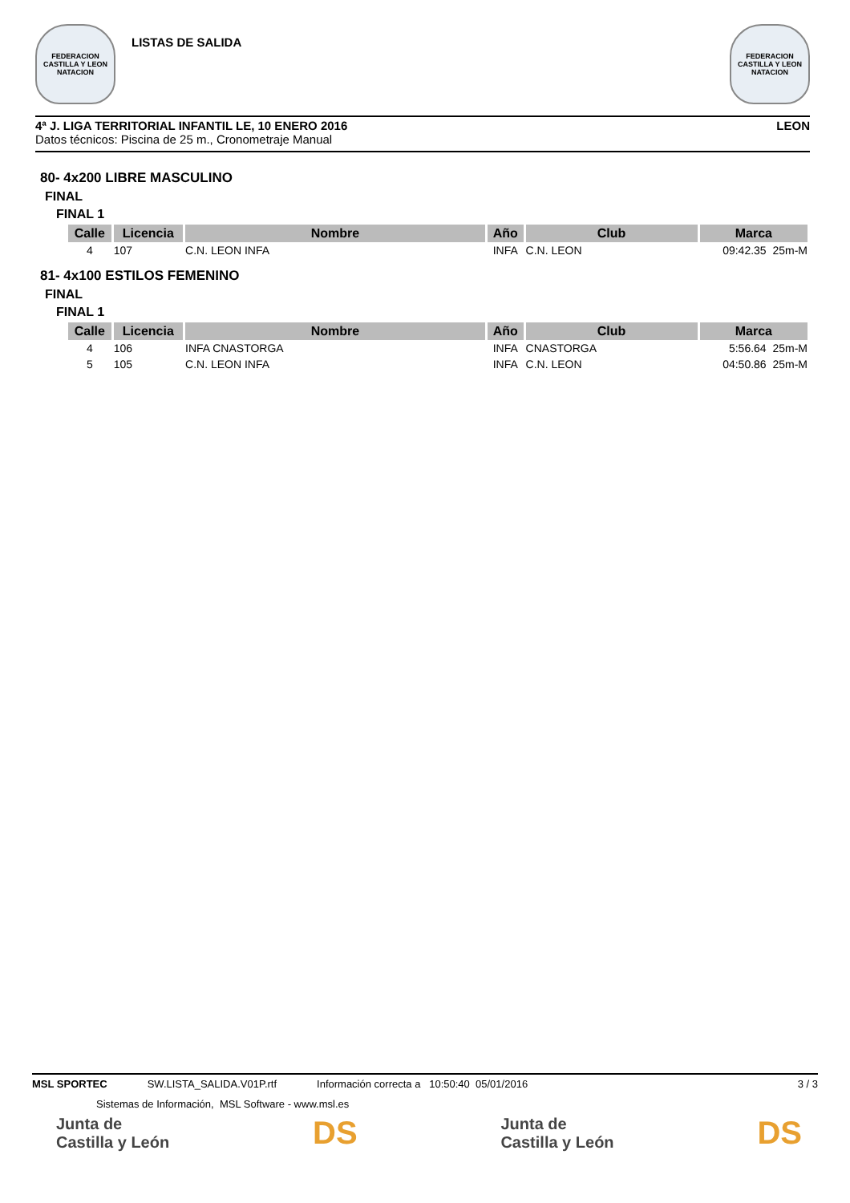FEDERACION CASTILLA Y LEON NATACION
LISTAS DE SALIDA
FEDERACION CASTILLA Y LEON NATACION
4ª J. LIGA TERRITORIAL INFANTIL LE, 10 ENERO 2016 LEON
Datos técnicos: Piscina de 25 m., Cronometraje Manual
80- 4x200 LIBRE MASCULINO
FINAL
FINAL 1
| Calle | Licencia | Nombre | Año | Club | Marca |
| --- | --- | --- | --- | --- | --- |
| 4 | 107 | C.N. LEON INFA | INFA | C.N. LEON | 09:42.35 25m-M |
81- 4x100 ESTILOS FEMENINO
FINAL
FINAL 1
| Calle | Licencia | Nombre | Año | Club | Marca |
| --- | --- | --- | --- | --- | --- |
| 4 | 106 | INFA CNASTORGA | INFA | CNASTORGA | 5:56.64 25m-M |
| 5 | 105 | C.N. LEON INFA | INFA | C.N. LEON | 04:50.86 25m-M |
MSL SPORTEC SW.LISTA_SALIDA.V01P.rtf Información correcta a 10:50:40 05/01/2016 3 / 3
Sistemas de Información, MSL Software - www.msl.es
Junta de
Castilla y León DS Junta de
Castilla y León DS